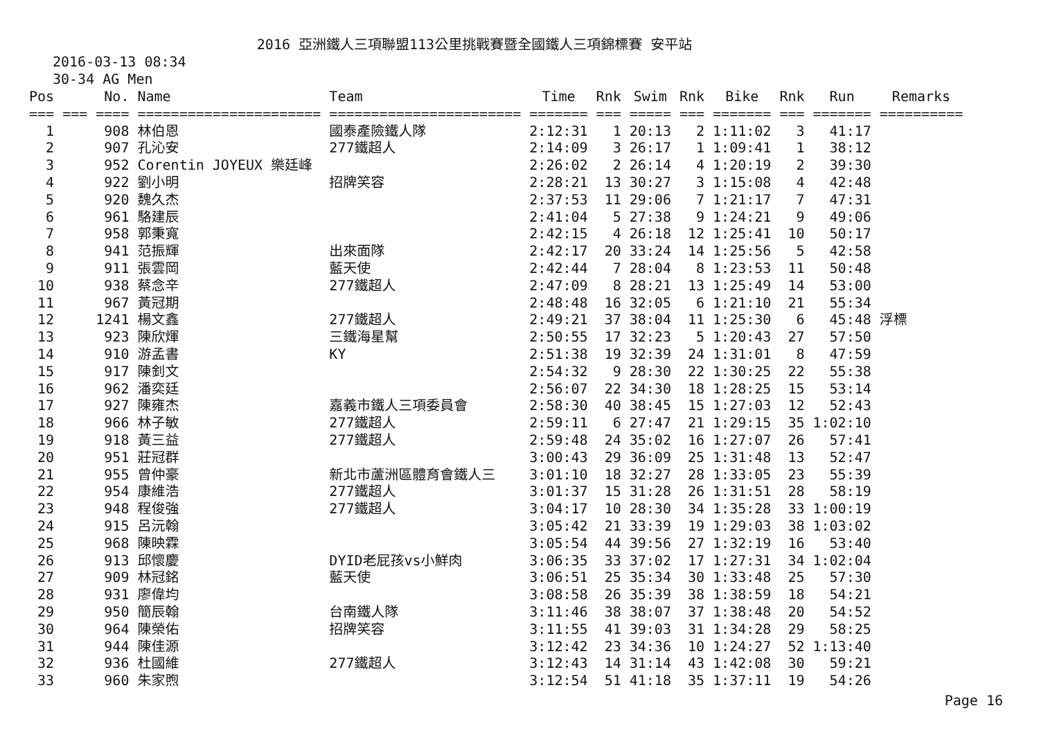2016 亞洲鐵人三項聯盟113公里挑戰賽暨全國鐵人三項錦標賽 安平站
2016-03-13 08:34
30-34 AG Men
| Pos | No. | Name | Team | Time | Rnk | Swim | Rnk | Bike | Rnk | Run | Remarks |
| --- | --- | --- | --- | --- | --- | --- | --- | --- | --- | --- | --- |
| === | === ==== | ====================== | ======================= | ======= | === | ===== | === | ======= | === | ======= | ========== |
| 1 | 908 | 林伯恩 | 國泰產險鐵人隊 | 2:12:31 | 1 | 20:13 | 2 | 1:11:02 | 3 | 41:17 | |
| 2 | 907 | 孔沁安 | 277鐵超人 | 2:14:09 | 3 | 26:17 | 1 | 1:09:41 | 1 | 38:12 | |
| 3 | 952 | Corentin JOYEUX 樂廷峰 | | 2:26:02 | 2 | 26:14 | 4 | 1:20:19 | 2 | 39:30 | |
| 4 | 922 | 劉小明 | 招牌笑容 | 2:28:21 | 13 | 30:27 | 3 | 1:15:08 | 4 | 42:48 | |
| 5 | 920 | 魏久杰 | | 2:37:53 | 11 | 29:06 | 7 | 1:21:17 | 7 | 47:31 | |
| 6 | 961 | 駱建辰 | | 2:41:04 | 5 | 27:38 | 9 | 1:24:21 | 9 | 49:06 | |
| 7 | 958 | 郭秉寬 | | 2:42:15 | 4 | 26:18 | 12 | 1:25:41 | 10 | 50:17 | |
| 8 | 941 | 范振輝 | 出來面隊 | 2:42:17 | 20 | 33:24 | 14 | 1:25:56 | 5 | 42:58 | |
| 9 | 911 | 張雲岡 | 藍天使 | 2:42:44 | 7 | 28:04 | 8 | 1:23:53 | 11 | 50:48 | |
| 10 | 938 | 蔡念辛 | 277鐵超人 | 2:47:09 | 8 | 28:21 | 13 | 1:25:49 | 14 | 53:00 | |
| 11 | 967 | 黃冠期 | | 2:48:48 | 16 | 32:05 | 6 | 1:21:10 | 21 | 55:34 | |
| 12 | 1241 | 楊文鑫 | 277鐵超人 | 2:49:21 | 37 | 38:04 | 11 | 1:25:30 | 6 | 45:48 | 浮標 |
| 13 | 923 | 陳欣煇 | 三鐵海星幫 | 2:50:55 | 17 | 32:23 | 5 | 1:20:43 | 27 | 57:50 | |
| 14 | 910 | 游孟書 | KY | 2:51:38 | 19 | 32:39 | 24 | 1:31:01 | 8 | 47:59 | |
| 15 | 917 | 陳釗文 | | 2:54:32 | 9 | 28:30 | 22 | 1:30:25 | 22 | 55:38 | |
| 16 | 962 | 潘奕廷 | | 2:56:07 | 22 | 34:30 | 18 | 1:28:25 | 15 | 53:14 | |
| 17 | 927 | 陳雍杰 | 嘉義市鐵人三項委員會 | 2:58:30 | 40 | 38:45 | 15 | 1:27:03 | 12 | 52:43 | |
| 18 | 966 | 林子敏 | 277鐵超人 | 2:59:11 | 6 | 27:47 | 21 | 1:29:15 | 35 | 1:02:10 | |
| 19 | 918 | 黃三益 | 277鐵超人 | 2:59:48 | 24 | 35:02 | 16 | 1:27:07 | 26 | 57:41 | |
| 20 | 951 | 莊冠群 | | 3:00:43 | 29 | 36:09 | 25 | 1:31:48 | 13 | 52:47 | |
| 21 | 955 | 曾仲豪 | 新北市蘆洲區體育會鐵人三 | 3:01:10 | 18 | 32:27 | 28 | 1:33:05 | 23 | 55:39 | |
| 22 | 954 | 康維浩 | 277鐵超人 | 3:01:37 | 15 | 31:28 | 26 | 1:31:51 | 28 | 58:19 | |
| 23 | 948 | 程俊強 | 277鐵超人 | 3:04:17 | 10 | 28:30 | 34 | 1:35:28 | 33 | 1:00:19 | |
| 24 | 915 | 呂沅翰 | | 3:05:42 | 21 | 33:39 | 19 | 1:29:03 | 38 | 1:03:02 | |
| 25 | 968 | 陳映霖 | | 3:05:54 | 44 | 39:56 | 27 | 1:32:19 | 16 | 53:40 | |
| 26 | 913 | 邱懷慶 | DYID老屁孩vs小鮮肉 | 3:06:35 | 33 | 37:02 | 17 | 1:27:31 | 34 | 1:02:04 | |
| 27 | 909 | 林冠銘 | 藍天使 | 3:06:51 | 25 | 35:34 | 30 | 1:33:48 | 25 | 57:30 | |
| 28 | 931 | 廖偉均 | | 3:08:58 | 26 | 35:39 | 38 | 1:38:59 | 18 | 54:21 | |
| 29 | 950 | 簡辰翰 | 台南鐵人隊 | 3:11:46 | 38 | 38:07 | 37 | 1:38:48 | 20 | 54:52 | |
| 30 | 964 | 陳榮佑 | 招牌笑容 | 3:11:55 | 41 | 39:03 | 31 | 1:34:28 | 29 | 58:25 | |
| 31 | 944 | 陳佳源 | | 3:12:42 | 23 | 34:36 | 10 | 1:24:27 | 52 | 1:13:40 | |
| 32 | 936 | 杜國維 | 277鐵超人 | 3:12:43 | 14 | 31:14 | 43 | 1:42:08 | 30 | 59:21 | |
| 33 | 960 | 朱家煦 | | 3:12:54 | 51 | 41:18 | 35 | 1:37:11 | 19 | 54:26 | |
Page 16